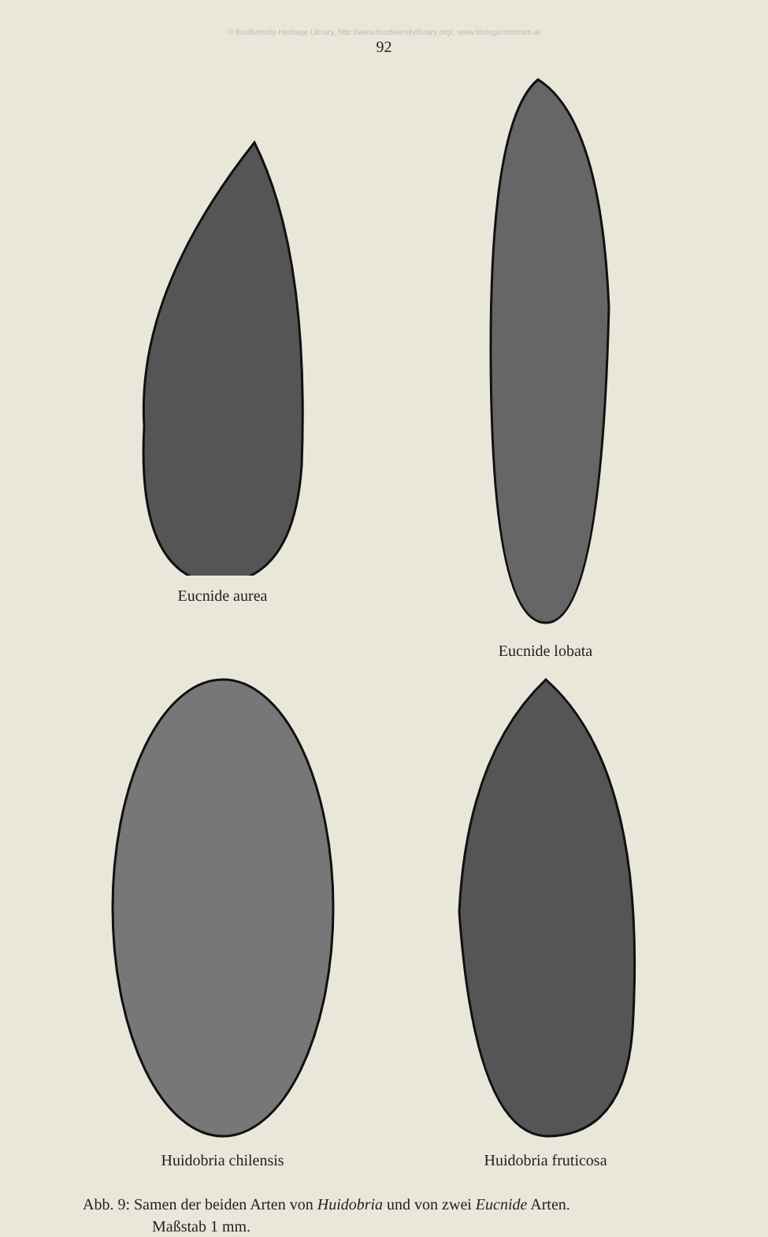© Biodiversity Heritage Library, http://www.biodiversitylibrary.org/; www.biologiezentrum.at
92
Eucnide aurea
Eucnide lobata
Huidobria chilensis
Huidobria fruticosa
Abb. 9: Samen der beiden Arten von Huidobria und von zwei Eucnide Arten.
Maßstab 1 mm.